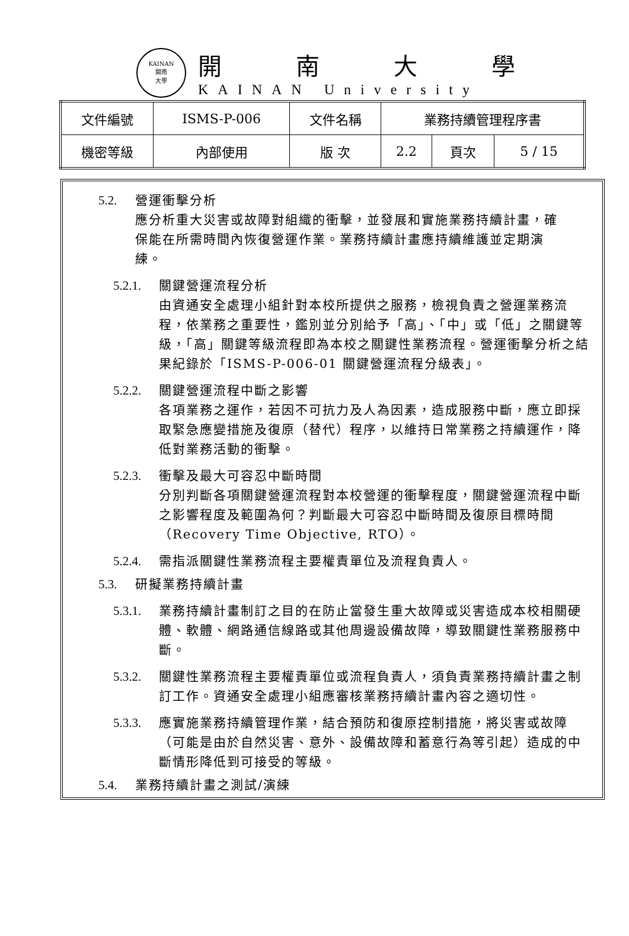KAINAN
開南
大學
開南大學
KAINAN University
| 文件編號 | ISMS-P-006 | 文件名稱 | 業務持續管理程序書 | | |
| 機密等級 | 內部使用 | 版 次 | 2.2 | 頁次 | 5 / 15 |
5.2. 營運衝擊分析
應分析重大災害或故障對組織的衝擊，並發展和實施業務持續計畫，確保能在所需時間內恢復營運作業。業務持續計畫應持續維護並定期演練。
5.2.1. 關鍵營運流程分析
由資通安全處理小組針對本校所提供之服務，檢視負責之營運業務流程，依業務之重要性，鑑別並分別給予「高」、「中」或「低」之關鍵等級，「高」關鍵等級流程即為本校之關鍵性業務流程。營運衝擊分析之結果紀錄於「ISMS-P-006-01 關鍵營運流程分級表」。
5.2.2. 關鍵營運流程中斷之影響
各項業務之運作，若因不可抗力及人為因素，造成服務中斷，應立即採取緊急應變措施及復原（替代）程序，以維持日常業務之持續運作，降低對業務活動的衝擊。
5.2.3. 衝擊及最大可容忍中斷時間
分別判斷各項關鍵營運流程對本校營運的衝擊程度，關鍵營運流程中斷之影響程度及範圍為何？判斷最大可容忍中斷時間及復原目標時間（Recovery Time Objective, RTO）。
5.2.4. 需指派關鍵性業務流程主要權責單位及流程負責人。
5.3. 研擬業務持續計畫
5.3.1. 業務持續計畫制訂之目的在防止當發生重大故障或災害造成本校相關硬體、軟體、網路通信線路或其他周邊設備故障，導致關鍵性業務服務中斷。
5.3.2. 關鍵性業務流程主要權責單位或流程負責人，須負責業務持續計畫之制訂工作。資通安全處理小組應審核業務持續計畫內容之適切性。
5.3.3. 應實施業務持續管理作業，結合預防和復原控制措施，將災害或故障（可能是由於自然災害、意外、設備故障和蓄意行為等引起）造成的中斷情形降低到可接受的等級。
5.4. 業務持續計畫之測試/演練